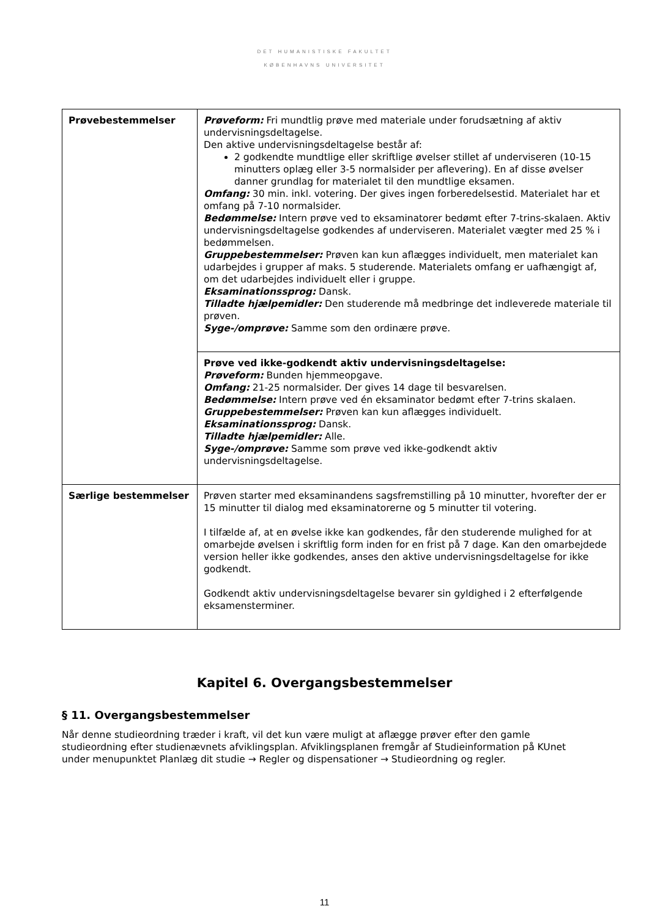DET HUMANISTISKE FAKULTET
KØBENHAVNS UNIVERSITET
| Prøvebestemmelser | Prøveform: Fri mundtlig prøve med materiale under forudsætning af aktiv undervisningsdeltagelse. Den aktive undervisningsdeltagelse består af: 2 godkendte mundtlige eller skriftlige øvelser stillet af underviseren (10-15 minutters oplæg eller 3-5 normalsider per aflevering). En af disse øvelser danner grundlag for materialet til den mundtlige eksamen. Omfang: 30 min. inkl. votering. Der gives ingen forberedelsestid. Materialet har et omfang på 7-10 normalsider. Bedømmelse: Intern prøve ved to eksaminatorer bedømt efter 7-trins-skalaen. Aktiv undervisningsdeltagelse godkendes af underviseren. Materialet vægter med 25 % i bedømmelsen. Gruppebestemmelser: Prøven kan kun aflægges individuelt, men materialet kan udarbejdes i grupper af maks. 5 studerende. Materialets omfang er uafhængigt af, om det udarbejdes individuelt eller i gruppe. Eksaminationssprog: Dansk. Tilladte hjælpemidler: Den studerende må medbringe det indleverede materiale til prøven. Syge-/omprøve: Samme som den ordinære prøve. |
| | Prøve ved ikke-godkendt aktiv undervisningsdeltagelse: Prøveform: Bunden hjemmeopgave. Omfang: 21-25 normalsider. Der gives 14 dage til besvarelsen. Bedømmelse: Intern prøve ved én eksaminator bedømt efter 7-trins skalaen. Gruppebestemmelser: Prøven kan kun aflægges individuelt. Eksaminationssprog: Dansk. Tilladte hjælpemidler: Alle. Syge-/omprøve: Samme som prøve ved ikke-godkendt aktiv undervisningsdeltagelse. |
| Særlige bestemmelser | Prøven starter med eksaminandens sagsfremstilling på 10 minutter, hvorefter der er 15 minutter til dialog med eksaminatorerne og 5 minutter til votering. I tilfælde af, at en øvelse ikke kan godkendes, får den studerende mulighed for at omarbejde øvelsen i skriftlig form inden for en frist på 7 dage. Kan den omarbejdede version heller ikke godkendes, anses den aktive undervisningsdeltagelse for ikke godkendt. Godkendt aktiv undervisningsdeltagelse bevarer sin gyldighed i 2 efterfølgende eksamensterminer. |
Kapitel 6. Overgangsbestemmelser
§ 11. Overgangsbestemmelser
Når denne studieordning træder i kraft, vil det kun være muligt at aflægge prøver efter den gamle studieordning efter studienævnets afviklingsplan. Afviklingsplanen fremgår af Studieinformation på KUnet under menupunktet Planlæg dit studie → Regler og dispensationer → Studieordning og regler.
11